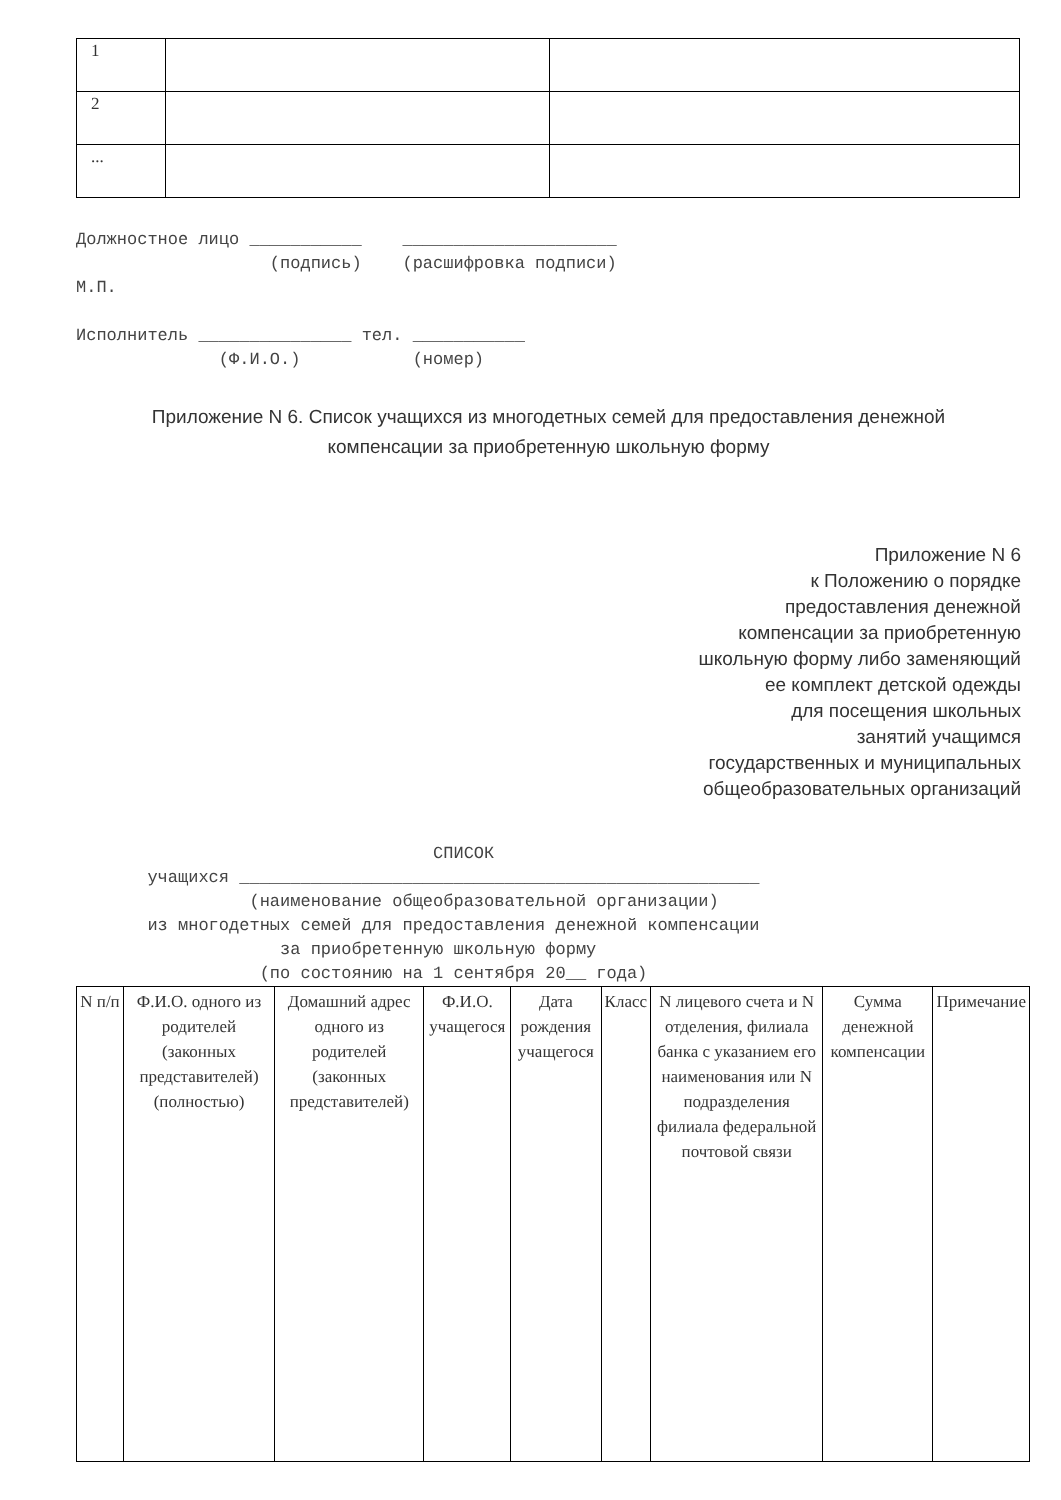| 1 | | |
| 2 | | |
| ... | | |
Должностное лицо ___________    _____________________
                   (подпись)    (расшифровка подписи)
М.П.

Исполнитель _______________ тел. ___________
              (Ф.И.О.)           (номер)
Приложение N 6. Список учащихся из многодетных семей для предоставления денежной
компенсации за приобретенную школьную форму
Приложение N 6
к Положению о порядке
предоставления денежной
компенсации за приобретенную
школьную форму либо заменяющий
ее комплект детской одежды
для посещения школьных
занятий учащимся
государственных и муниципальных
общеобразовательных организаций
                                   СПИСОК
       учащихся ___________________________________________________
                 (наименование общеобразовательной организации)
       из многодетных семей для предоставления денежной компенсации
                    за приобретенную школьную форму
                  (по состоянию на 1 сентября 20__ года)
| N п/п | Ф.И.О. одного из родителей (законных представителей) (полностью) | Домашний адрес одного из родителей (законных представителей) | Ф.И.О. учащегося | Дата рождения учащегося | Класс | N лицевого счета и N отделения, филиала банка с указанием его наименования или N подразделения филиала федеральной почтовой связи | Сумма денежной компенсации | Примечание |
| --- | --- | --- | --- | --- | --- | --- | --- | --- |